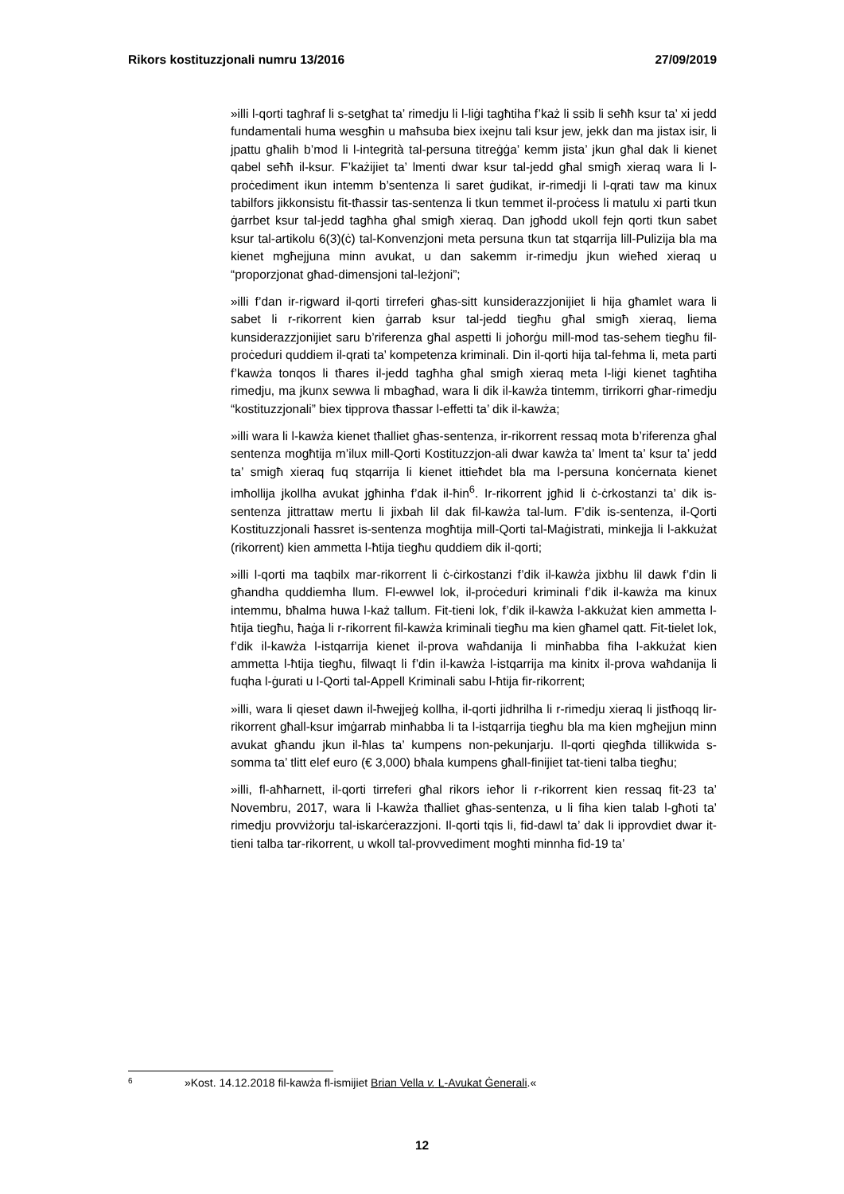Rikors kostituzzjonali numru 13/2016 27/09/2019
»illi l-qorti tagħraf li s-setgħat ta’ rimedju li l-liġi tagħtiha f’każ li ssib li seħħ ksur ta’ xi jedd fundamentali huma wesgħin u maħsuba biex ixejnu tali ksur jew, jekk dan ma jistax isir, li jpattu għalih b’mod li l-integrità tal-persuna titreġġa’ kemm jista’ jkun għal dak li kienet qabel seħħ il-ksur. F’każijiet ta’ lmenti dwar ksur tal-jedd għal smigħ xieraq wara li l-proċediment ikun intemm b’sentenza li saret ġudikat, ir-rimedji li l-qrati taw ma kinux tabilfors jikkonsistu fit-tħassir tas-sentenza li tkun temmet il-proċess li matulu xi parti tkun ġarrbet ksur tal-jedd tagħha għal smigħ xieraq. Dan jgħodd ukoll fejn qorti tkun sabet ksur tal-artikolu 6(3)(ċ) tal-Konvenzjoni meta persuna tkun tat stqarrija lill-Pulizija bla ma kienet mgħejjuna minn avukat, u dan sakemm ir-rimedju jkun wieħed xieraq u “proporzjonat għad-dimensjoni tal-leżjoni”;
»illi f’dan ir-rigward il-qorti tirreferi għas-sitt kunsiderazzjonijiet li hija għamlet wara li sabet li r-rikorrent kien ġarrab ksur tal-jedd tiegħu għal smigħ xieraq, liema kunsiderazzjonijiet saru b’riferenza għal aspetti li joħorġu mill-mod tas-sehem tiegħu fil-proċeduri quddiem il-qrati ta’ kompetenza kriminali. Din il-qorti hija tal-fehma li, meta parti f’kawża tonqos li tħares il-jedd tagħha għal smigħ xieraq meta l-liġi kienet tagħtiha rimedju, ma jkunx sewwa li mbagħad, wara li dik il-kawża tintemm, tirrikorri għar-rimedju “kostituzzjonali” biex tipprova tħassar l-effetti ta’ dik il-kawża;
»illi wara li l-kawża kienet tħalliet għas-sentenza, ir-rikorrent ressaq mota b’riferenza għal sentenza mogħtija m’ilux mill-Qorti Kostituzzjon-ali dwar kawża ta’ lment ta’ ksur ta’ jedd ta’ smigħ xieraq fuq stqarrija li kienet ittieħdet bla ma l-persuna konċernata kienet imħollija jkollha avukat jgħinha f’dak il-ħin<sup>6</sup>. Ir-rikorrent jgħid li ċ-ċrkostanzi ta’ dik is-sentenza jittrattaw mertu li jixbah lil dak fil-kawża tal-lum. F’dik is-sentenza, il-Qorti Kostituzzjonali ħassret is-sentenza mogħtija mill-Qorti tal-Maġistrati, minkejja li l-akkużat (rikorrent) kien ammetta l-ħtija tiegħu quddiem dik il-qorti;
»illi l-qorti ma taqbilx mar-rikorrent li ċ-ċirkostanzi f’dik il-kawża jixbhu lil dawk f’din li għandha quddiemha llum. Fl-ewwel lok, il-proċeduri kriminali f’dik il-kawża ma kinux intemmu, bħalma huwa l-każ tallum. Fit-tieni lok, f’dik il-kawża l-akkużat kien ammetta l-ħtija tiegħu, ħaġa li r-rikorrent fil-kawża kriminali tiegħu ma kien għamel qatt. Fit-tielet lok, f’dik il-kawża l-istqarrija kienet il-prova waħdanija li minħabba fiha l-akkużat kien ammetta l-ħtija tiegħu, filwaqt li f’din il-kawża l-istqarrija ma kinitx il-prova waħdanija li fuqha l-ġurati u l-Qorti tal-Appell Kriminali sabu l-ħtija fir-rikorrent;
»illi, wara li qieset dawn il-ħwejjeġ kollha, il-qorti jidhrilha li r-rimedju xieraq li jistħoqq lir-rikorrent għall-ksur imġarrab minħabba li ta l-istqarrija tiegħu bla ma kien mgħejjun minn avukat għandu jkun il-ħlas ta’ kumpens non-pekunjarju. Il-qorti qiegħda tillikwida s-somma ta’ tlitt elef euro (€ 3,000) bħala kumpens għall-finijiet tat-tieni talba tiegħu;
»illi, fl-aħħarnett, il-qorti tirreferi għal rikors ieħor li r-rikorrent kien ressaq fit-23 ta’ Novembru, 2017, wara li l-kawża tħalliet għas-sentenza, u li fiha kien talab l-għoti ta’ rimedju provviżorju tal-iskarċerazzjoni. Il-qorti tqis li, fid-dawl ta’ dak li ipprovdiet dwar it-tieni talba tar-rikorrent, u wkoll tal-provvediment mogħti minnha fid-19 ta’
6 »Kost. 14.12.2018 fil-kawża fl-ismijiet Brian Vella v. L-Avukat Ġenerali.«
12